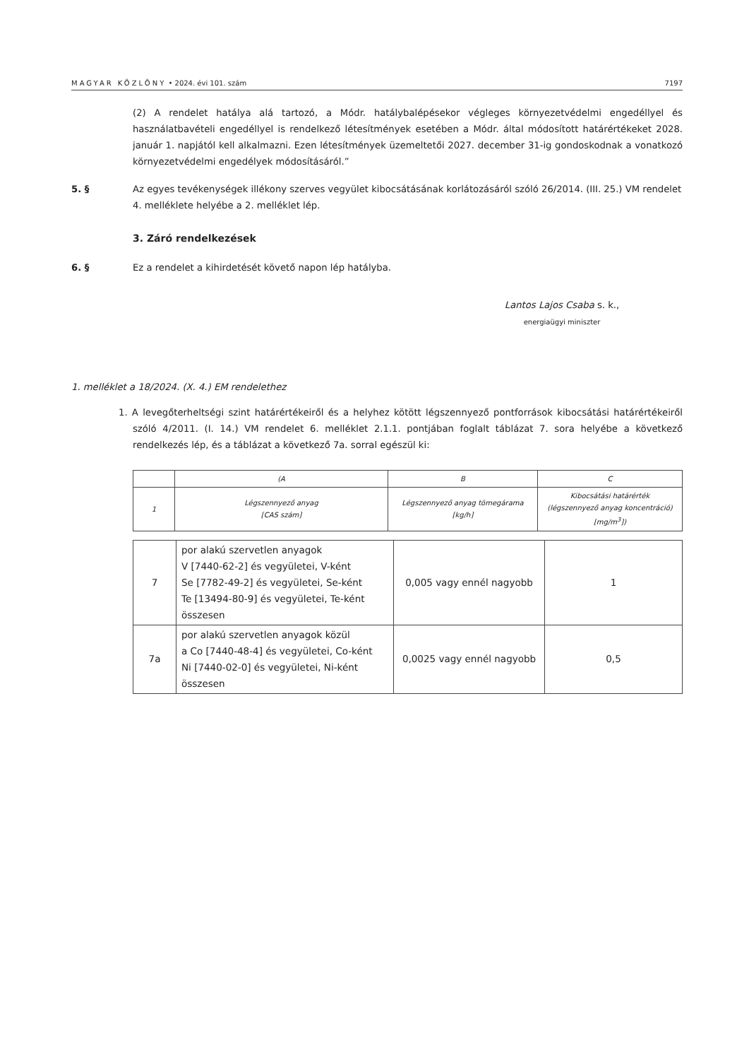MAGYAR KÖZLÖNY • 2024. évi 101. szám 7197
(2) A rendelet hatálya alá tartozó, a Módr. hatálybalépésekor végleges környezetvédelmi engedéllyel és használatbavételi engedéllyel is rendelkező létesítmények esetében a Módr. által módosított határértékeket 2028. január 1. napjától kell alkalmazni. Ezen létesítmények üzemeltetői 2027. december 31-ig gondoskodnak a vonatkozó környezetvédelmi engedélyek módosításáról.”
5. § Az egyes tevékenységek illékony szerves vegyület kibocsátásának korlátozásáról szóló 26/2014. (III. 25.) VM rendelet 4. melléklete helyébe a 2. melléklet lép.
3. Záró rendelkezések
6. § Ez a rendelet a kihirdetését követő napon lép hatályba.
Lantos Lajos Csaba s. k.,
energiaügyi miniszter
1. melléklet a 18/2024. (X. 4.) EM rendelethez
1. A levegőterheltségi szint határértékeiről és a helyhez kötött légszennyező pontforrások kibocsátási határértékeiről szóló 4/2011. (I. 14.) VM rendelet 6. melléklet 2.1.1. pontjában foglalt táblázat 7. sora helyébe a következő rendelkezés lép, és a táblázat a következő 7a. sorral egészül ki:
| | (A | B | C |
| 1 | Légszennyező anyag [CAS szám] | Légszennyező anyag tömegárama [kg/h] | Kibocsátási határérték (légszennyező anyag koncentráció) [mg/m<sup>3</sup>]) |
| 7 | por alakú szervetlen anyagok V [7440-62-2] és vegyületei, V-ként Se [7782-49-2] és vegyületei, Se-ként Te [13494-80-9] és vegyületei, Te-ként összesen | 0,005 vagy ennél nagyobb | 1 |
| 7a | por alakú szervetlen anyagok közül a Co [7440-48-4] és vegyületei, Co-ként Ni [7440-02-0] és vegyületei, Ni-ként összesen | 0,0025 vagy ennél nagyobb | 0,5 |